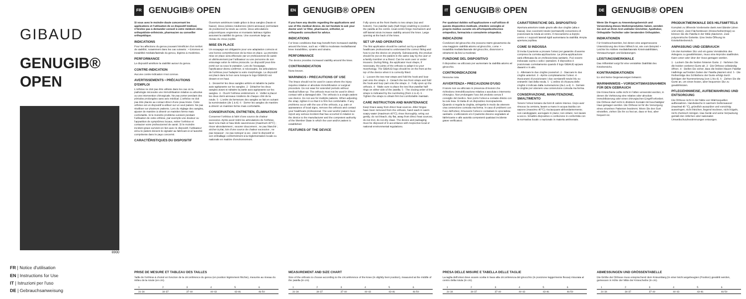GIBAUD
GENUGIB® OPEN
6900
FR | Notice d'utilisation
EN | Instructions for Use
IT | Istruzioni per l'uso
DE | Gebrauchsanweisung
FR
GENUGIB® OPEN
Si vous avez le moindre doute concernant les applications et l'utilisation de ce dispositif médical, n'hésitez pas à demander conseil à votre médecin et/ou orthopédiste-orthésiste, pharmacien ou conseiller orthopédique.
INDICATIONS
Pour les affections du genou pouvant bénéficier d'un renfort de stabilité, notamment dans les cas suivants : • Entorses et instabilité médiale/latérale du genou, légères à modérées.
PERFORMANCE
Le dispositif améliore la stabilité autour du genou.
CONTRE-INDICATION
Aucune contre-indication n'est connue.
AVERTISSEMENTS • PRÉCAUTIONS D'EMPLOI
L'orthèse ne doit pas être utilisée dans les cas où la pathologie nécessite une immobilisation relative ou absolue ou une intervention chirurgicale. Ne pas porter pendant des périodes prolongées sans avis médical. L'orthèse ne doit pas être placée au contact direct d'une peau lésée. Cette orthèse est un dispositif à utiliser sur un seul patient. Ne pas réutiliser sur plusieurs patients. Lors du réglage des sangles, ajuster de manière à obtenir un maintien ferme mais confortable. Si le moindre problème survient pendant l'utilisation de cette orthèse, par exemple une douleur ou l'apparition de symptômes locaux, retirer l'orthèse et contacter votre professionnel de santé. Si le moindre incident grave survient en lien avec le dispositif, l'utilisateur et/ou le patient doivent le signaler au fabricant et à l'autorité compétente dans le pays concerné.
CARACTÉRISTIQUES DU DISPOSITIF
Ouverture antérieure totale grâce à deux sangles (haute et basse). Deux pelotes rotuliennes (demi-anneaux) permettant de positionner la rotule au centre. Deux articulations polycentriques engrenées et montants latéraux rigides assurant la stabilité du genou. Une ouverture large au niveau du creux poplité.
MISE EN PLACE
Un essayage est obligatoire pour une adaptation correcte et une bonne compréhension de la mise en place. La première mise en place sera effectuée par un professionnel de santé et ultérieurement par l'utilisateur ou une personne de son entourage selon le même protocole. Le dispositif peut être porté sur ou sous le pantalon. Lors de l'essayage, l'applicateur devra confirmer, si nécessaire, les articulations de l'orthèse pour l'adapter à votre morphologie. Le dispositif est placé dans le bon sens lorsque le logo GIBAUD est devant et en haut.
1 - Desserrer les deux sangles arrière et rabattre la partie auto-agrippante sur les sangles. 2 - Détacher les deux sangles avant et rabattre la partie auto-agrippante sur les sangles. 3 - Ouvrir l'orthèse entièrement. 4 - Veiller à placer les deux demi-anneaux rotuliens de chaque côté de la rotule. 5 - L'ordre de fermeture des sangles se fait en suivant la numérotation (de 1 à 4). 6 - Serrer les sangles de manière à obtenir un maintien ferme mais confortable.
CONSERVATION, ENTRETIEN, ÉLIMINATION
Conserver l'orthèse à l'abri d'une source de chaleur excessive. Après avoir retiré les articulations de l'orthèse, laver à la main à l'eau tiède savonneuse (maximum 40°C) ; rincer abondamment ; essorer doucement ; ne pas blanchir ; sécher à plat, loin d'une source de chaleur excessive ; ne pas repasser ; ne pas nettoyer à sec. Jeter le dispositif et son emballage conformément à la réglementation locale ou nationale en matière d'environnement.
PRISE DE MESURE ET TABLEAU DES TAILLES
Taille de l'orthèse à choisir en fonction de la circonférence du genou (en position légèrement fléchie), mesurée au niveau du milieu de la rotule (en cm).
| 1 | 2 | 3 | 4 | 5 | 6 |
| 31-34 | 34-37 | 37-40 | 40-43 | 43-46 | 46-50 |
EN
GENUGIB® OPEN
If you have any doubts regarding the applications and use of this medical device, do not hesitate to ask your doctor and / or fitter, pharmacist, orthotist, or orthopaedic consultant for advice.
INDICATIONS
For knee conditions that may benefit from increased stability around the knee, such as: • Mild to moderate medial/lateral knee instabilities, sprains and strains.
PERFORMANCE
The device provides increased stability around the knee.
CONTRAINDICATION
None known.
WARNINGS • PRECAUTIONS OF USE
The brace should not be used in cases where the injury requires relative or absolute immobilization or surgical procedure. Do not wear for extended periods without medical follow-up. The orthosis must not be used in direct contact with a damaged skin. The orthosis is a single patient use device. Do not use for multiple patients. When adjusting the strap, tighten it so that it is firm but comfortable. If any problems occur with the use of the orthosis, e.g. pain or appearance of local signs, remove the orthosis and contact your healthcare professional. The user and/or patient must report any serious incident that has occurred in relation to the device to the manufacturer and the competent authority of the Member State in which the user and/or patient is established.
FEATURES OF THE DEVICE
Fully opens at the front thanks to two straps (top and bottom). Two patellar pads (half-rings) enabling to position the patella at the centre. Dual-centre hinge mechanism and stiff lateral struts increase stability around the knee. Large opening at the back of the knee.
SET UP AND OPERATION
The first application should be carried out by a qualified healthcare professional to understand the correct fitting and how to put the device on properly. Subsequently, the product should be put on the patient in the same way by the user or a family member or a friend. Can be worn over or under trousers. During fitting, the applicator must shape, if necessary, the joints of the orthosis to adapt it to your morphology. The GIBAUD logo should be on the front at the top of the device when it is correctly fitted.
1 - Loosen the two rear straps and fold the hook and loop part onto the straps. 2 - Detach the two front straps and fold the hook and loop part onto the straps. 3 - Fully open up the orthosis. 4 - Make sure to place the two blue patellar half-rings on either side of the patella. 5 - The closing order of the straps is indicated by the numbering (from 1 to 4). 6 - Tighten the straps to obtain firm but comfortable maintain.
CARE INSTRUCTION AND MAINTENANCE
Keep brace away from direct heat sources. After hinges have been removed from the orthosis, hand wash in warm soapy water (maximum 40°C); rinse thoroughly; wring out gently; do not bleach; dry flat, away from direct heat sources; do not iron; do not dry clean. The device and packaging must be disposed of in accordance with respective local or national environmental regulations.
MEASUREMENT AND SIZE CHART
Size of the orthosis to choose according to the circumference of the knee (in slightly bent position), measured at the middle of the patella (in cm).
| 1 | 2 | 3 | 4 | 5 | 6 |
| 31-34 | 34-37 | 37-40 | 40-43 | 43-46 | 46-50 |
IT
GENUGIB® OPEN
Per qualsiasi dubbio sull'applicazione e sull'utilizzo di questo dispositivo medicale, chiedere consiglio al proprio medico curante e/o all'ortopedico/tecnico ortopedico, farmacista o consulente ortopedico.
INDICAZIONI
Condizioni del ginocchio che possono trarre giovamento da una maggiore stabilità attorno al ginocchio, come: • instabilità mediale/laterale del ginocchio, distorsioni e stiramenti da lievi a moderati.
FUNZIONE DEL DISPOSITIVO
Il dispositivo va utilizzato per aumentare la stabilità attorno al ginocchio.
CONTROINDICAZIONI
Nessuna nota.
AVVERTENZA • PRECAUZIONI D'USO
Il tutore non va utilizzato in presenza di lesioni che richiedono immobilizzazione relativa o assoluta o intervento chirurgico. Non prolungare l'uso del prodotto senza il consiglio del medico. Non porre l'ortesi a contatto diretto con la cute lesa. Si tratta di un dispositivo monopaziente. Quando si regola la cinghia, stringerla in modo da ottenere una contenzione comoda ma ferma. In caso di problemi con l'uso dell'ortesi, rimuovere l'ortesi e contattare lo specialista sanitario. L'utilizzatore e/o il paziente devono segnalare al fabbricante e alle autorità competenti qualsiasi incidente grave verificatosi.
CARATTERISTICHE DEL DISPOSITIVO
Apertura anteriore totale grazie alle due cinghie (alta e bassa). Due cuscinetti rotulei (semianelli) consentono di posizionare la rotula al centro. Il meccanismo a doppio centro e i supporti laterali rigidi aumentano la stabilità. Ampia apertura poplitea.
COME SI INDOSSA
Si invita il paziente a provare l'ortesi per garantire di averne compreso la corretta applicazione. La prima applicazione sarà effettuata da un professionista sanitario. Può essere indossato sopra o sotto i pantaloni. Il dispositivo è posizionato correttamente quando il logo GIBAUD appare davanti e in alto.
1 - Allentare le due cinghie posteriori. 2 - Staccare le due cinghie anteriori. 3 - Aprire completamente l'ortesi. 4 - Assicurarsi di posizionare i due semianelli rotulei blu su entrambi i lati della rotula. 5 - L'ordine di chiusura delle cinghie è indicato dalla numerazione (da 1 a 4). 6 - Serrare le cinghie per ottenere una contenzione comoda ma ferma.
CONSERVAZIONE, MANUTENZIONE, SMALTIMENTO
Tenere l'ortesi lontano da fonti di calore intenso. Dopo aver rimosso la cerniera, lavare a mano in acqua tiepida con sapone (massimo 40°C); risciacquare abbondantemente; non candeggiare; asciugare in piano; non stirare; non lavare a secco. Smaltire dispositivo e confezione in conformità con la normativa locale o nazionale in materia ambientale.
PRESA DELLE MISURE E TABELLA DELLE TAGLIE
La taglia dell'ortesi deve essere scelta in base alla circonferenza del ginocchio (in posizione leggermente flessa) misurata al centro della rotula (in cm).
| 1 | 2 | 3 | 4 | 5 | 6 |
| 31-34 | 34-37 | 37-40 | 40-43 | 43-46 | 46-50 |
DE
GENUGIB® OPEN
Wenn Sie Fragen zu Anwendungsbereich und Verwendung dieses Medizinproduktes haben, wenden Sie sich an Ihren Arzt und/oder Einrichter, Apotheker, Orthopädie-Techniker oder beratenden Orthopäden.
INDIKATIONEN
Für Kniebeschwerden, bei denen eine angemessene Unterstützung des Knies hilfreich ist, wie zum Beispiel: • Leichte bis mittlere mediale/laterale Knieinstabilitäten, Verstauchungen und Belastungen.
LEISTUNGSMERKMALE
Das Hilfsmittel sorgt für eine verstärkte Stabilität des Kniebereichs.
KONTRAINDIKATIONEN
Es sind keine Gegenanzeigen bekannt.
WARNHINWEIS • VORSICHTSMASSNAHMEN FÜR DEN GEBRAUCH
Die Knieschiene sollte nicht in Fällen verwendet werden, in denen die Verletzung eine relative oder absolute Immobilisierung oder einen chirurgischen Eingriff erfordert. Die Orthese darf nicht in direktem Kontakt mit beschädigter Haut getragen werden. Die Orthese ist für die Versorgung eines einzelnen Patienten bestimmt. Wenn Sie den Gurt einstellen, ziehen Sie ihn so fest an, dass er fest, aber bequem ist.
PRODUKTMERKMALE DES HILFSMITTELS
Komplett zu öffnende Vorderseite dank zwei Bänder (oben und unten). Zwei Flächenkissen (Kniescheibenringe) so können Sie die Patella in der Mitte platzieren. Zwei polyzentrische Gelenke. Eine breite Öffnung im Kniekehlenbereich.
ANPASSUNG UND GEBRAUCH
Um den korrekten Sitz und ein gutes Verständnis des Anlegens zu gewährleisten, muss eine Anprobe stattfinden. Kann unter oder über der Hose getragen werden.
1 - Lockern Sie die beiden hinteren Gurte. 2 - Nehmen Sie die beiden vorderen Gurte ab. 3 - Die Orthese vollständig öffnen. 4 - Stellen Sie sicher, dass die beiden blauen Patellar Halbringe auf beiden Seiten der Patella platziert sind. 5 - Die Reihenfolge des Schließens der Gurte erfolgt durch Befolgen der Nummerierung (von 1 bis 4). 6 - Ziehen Sie die Gurte an, um einen festen, aber bequemen Sitz zu gewährleisten.
PFLEGEHINWEISE, AUFBEWAHRUNG UND ENTSORGUNG
Die Orthese nicht in der Nähe von Wärmequellen aufbewahren. Handwäsche in warmem Seifenwasser (maximal 40 °C), gründlich ausspülen und vorsichtig auswringen, nicht bleichen, liegend trocknen, nicht bügeln, nicht chemisch reinigen. Das Gerät und seine Verpackung gemäß den örtlichen oder nationalen Umweltschutzbestimmungen entsorgen.
ABMESSUNGEN UND GRÖSSENTABELLE
Die Größe der Orthese muss entsprechend dem Knieumfang (in einer leicht angebeugten (Position) gewählt werden, gemessen in Höhe der Mitte der Kniescheibe (in cm).
| 1 | 2 | 3 | 4 | 5 | 6 |
| 31-34 | 34-37 | 37-40 | 40-43 | 43-46 | 46-50 |